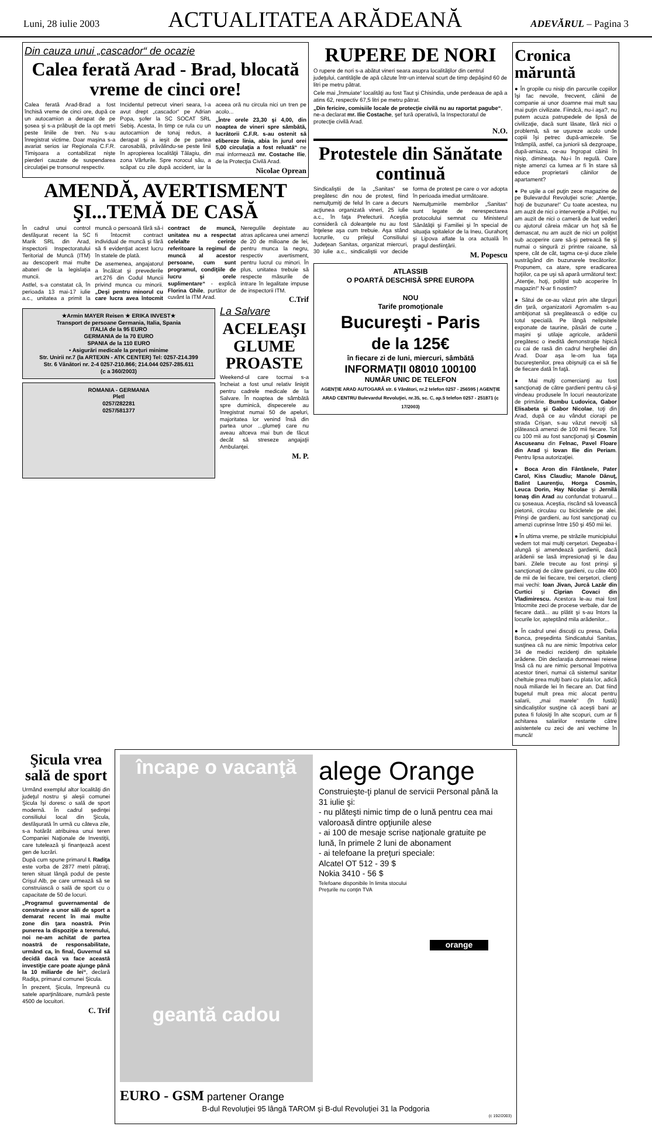Luni, 28 iulie 2003 ACTUALITATEA ARĂDEANĂ ADEVĂRUL – Pagina 3
Din cauza unui „cascador“ de ocazie
Calea ferată Arad - Brad, blocată vreme de cinci ore!
Calea ferată Arad-Brad a fost închisă vreme de cinci ore, după ce un autocamion a derapat de pe şosea şi s-a prăbuşit de la opt metri peste liniile de tren. Nu s-au înregistrat victime. Doar maşina s-a avariat serios iar Regionala C.F.R. Timişoara a contabilizat nişte pierderi cauzate de suspendarea circulaţiei pe tronsonul respectiv.
Incidentul petrecut vineri seara, l-a avut drept „cascador“ pe Adrian Popa, şofer la SC SOCAT SRL Sebiş. Acesta, în timp ce rula cu un autocamion de tonaj redus, a derapat şi a ieşit de pe partea carosabilă, prăvălindu-se peste linii în apropierea localităţii Tălagiu, din zona Vârfurile. Spre norocul său, a scăpat cu zile după accident, iar la aceea oră nu circula nici un tren pe acolo...
„Între orele 23,30 şi 4,00, din noaptea de vineri spre sâmbătă, lucrătorii C.F.R. s-au ostenit să elibereze linia, abia în jurul orei 5,00 circulaţia a fost reluată“ ne mai informează mr. Costache Ilie, de la Protecţia Civilă Arad.
Nicolae Oprean
AMENDĂ, AVERTISMENT
ŞI...TEMĂ DE CASĂ
În cadrul unui control desfăşurat recent la SC Marik SRL din Arad, inspectorii Inspectoratului Teritorial de Muncă (ITM) au descoperit mai multe abateri de la legislaţia muncii.
Astfel, s-a constatat că, în perioada 13 mai-17 iulie a.c., unitatea a primit la muncă o persoană fără să-i fi întocmit contract individual de muncă şi fără să fi evidenţiat acest lucru în statele de plată.
De asemenea, angajatorul a încălcat şi prevederile art.276 din Codul Muncii privind munca cu minorii. „Deşi pentru minorul cu care lucra avea întocmit contract de muncă, unitatea nu a respectat celelalte cerinţe referitoare la regimul de muncă al acestor persoane, cum sunt programul, condiţiile de lucru şi orele suplimentare“ - explică Florina Ghile, purtător de cuvânt la ITM Arad.
Neregulile depistate au atras aplicarea unei amenzi de 20 de milioane de lei, pentru munca la negru, respectiv avertisment, pentru lucrul cu minori. În plus, unitatea trebuie să respecte măsurile de intrare în legalitate impuse de inspectorii ITM.
C.Trif
★Armin MAYER Reisen ★ ERIKA INVEST★
Transport de persoane Germania, Italia, Spania
ITALIA de la 95 EURO
GERMANIA de la 70 EURO
SPANIA de la 110 EURO
• Asigurări medicale la preţuri minime
Str. Unirii nr.7 (la ARTEXIN - ATK CENTER) Tel: 0257-214.399
Str. 6 Vânători nr. 2-4 0257-210.866; 214.044 0257-285.611
(c a 360/2003)
ROMANIA - GERMANIA
Pletl
0257/282281
0257/581377
La Salvare
ACELEAŞI GLUME PROASTE
Weekend-ul care tocmai s-a încheiat a fost unul relativ liniştit pentru cadrele medicale de la Salvare. În noaptea de sâmbătă spre duminică, dispecerele au înregistrat numai 50 de apeluri, majoritatea lor venind însă din partea unor ...glumeţi care nu aveau altceva mai bun de făcut decât să streseze angajaţii Ambulanţei.
M. P.
RUPERE DE NORI
O rupere de nori s-a abătut vineri seara asupra localităţilor din centrul judeţului, cantităţile de apă căzute într-un interval scurt de timp depăşind 60 de litri pe metru pătrat.
Cele mai „înmuiate“ localităţi au fost Taut şi Chisindia, unde perdeaua de apă a atins 62, respectiv 67,5 litri pe metru pătrat.
„Din fericire, comisiile locale de protecţie civilă nu au raportat pagube“, ne-a declarat mr. Ilie Costache, şef tură operativă, la Inspectoratul de protecţie civilă Arad.
N.O.
Protestele din Sănătate continuă
Sindicaliştii de la „Sanitas“ se pregătesc din nou de protest, fiind nemulţumiţi de felul în care a decurs acţiunea organizată vineri, 25 iulie a.c., în faţa Prefecturii. Aceştia consideră că doleanţele nu au fost înţelese aşa cum trebuie. Aşa stând lucrurile, cu prilejul Consiliului Judeţean Sanitas, organizat miercuri, 30 iulie a.c., sindicaliştii vor decide forma de protest pe care o vor adopta în perioada imediat următoare.
Nemulţumirile membrilor „Sanitas“ sunt legate de nerespectarea protocolului semnat cu Ministerul Sănătăţii şi Familiei şi în special de situaţia spitalelor de la Ineu, Gurahonţ şi Lipova aflate la ora actuală în pragul desfiinţării.
M. Popescu
ATLASSIB
O POARTĂ DESCHISĂ SPRE EUROPA
NOU
Tarife promoţionale
Bucureşti - Paris
de la 125€
în fiecare zi de luni, miercuri, sâmbătă
INFORMAŢII 08010 100100
NUMĂR UNIC DE TELEFON
AGENŢIE ARAD AUTOGARĂ str. 6 Vânători, nr.2 telefon 0257 - 256595 | AGENŢIE ARAD CENTRU Bulevardul Revoluţiei, nr.35, sc. C, ap.5 telefon 0257 - 251871 (c 17/2003)
Cronica măruntă
● În gropile cu nisip din parcurile copiilor îşi fac nevoile, frecvent, câinii de companie ai unor doamne mai mult sau mai puţin civilizate. Fiindcă, nu-i aşa?, nu putem acuza patrupedele de lipsă de civilizaţie, dacă sunt lăsate, fără nici o problemă, să se uşureze acolo unde copiii îşi petrec după-amiezele. Se întâmplă, astfel, ca juniorii să dezgroape, după-amiaza, ce-au îngropat câinii în nisip, dimineaţa. Nu-i în regulă. Oare nişte amenzi ca lumea ar fi în stare să educe proprietarii câinilor de apartament?
● Pe uşile a cel puţin zece magazine de pe Bulevardul Revoluţiei scrie: „Atenţie, hoţi de buzunare!“ Cu toate acestea, nu am auzit de nici o intervenţie a Poliţiei, nu am auzit de nici o cameră de luat vederi cu ajutorul căreia măcar un hoţ să fie demascat, nu am auzit de nici un poliţist sub acoperire care să-şi petreacă fie şi numai o singură zi printre raioane, să spere, cât de cât, tagma ce-şi duce zilele sustrăgând din buzunarele trecătorilor. Propunem, ca atare, spre eradicarea hoţiilor, ca pe uşi să apară următorul text: „Atenţie, hoţi, poliţist sub acoperire în magazin!“ N-ar fi nostim?
● Sătui de ce-au văzut prin alte târguri din ţară, organizatorii Agromalim s-au ambiţionat să pregătească o ediţie cu totul specială. Pe lângă nelipsitele exponate de taurine, păsări de curte , maşini şi utilaje agricole, arădenii pregătesc o inedită demonstraţie hipică cu cai de rasă din cadrul hergheliei din Arad. Doar aşa le-om lua faţa bucureştenilor, prea obişnuiţi ca ei să fie de fiecare dată în faţă.
● Mai mulţi comercianţi au fost sancţionaţi de către gardieni pentru că-şi vindeau produsele în locuri neautorizate de primărie. Bumbu Ludovica, Gabor Elisabeta şi Gabor Nicolae, toţi din Arad, după ce au vândut ciorapi pe strada Crişan, s-au văzut nevoiţi să plătească amenzi de 100 mii fiecare. Tot cu 100 mii au fost sancţionaţi şi Cosmin Ascuseanu din Felnac, Pavel Floare din Arad şi Iovan Ilie din Periam. Pentru lipsa autorizaţiei.
● Boca Aron din Fântânele, Pater Carol, Kiss Claudiu; Manole Dănuţ, Balint Laurenţiu, Horga Cosmin, Leuca Dorin, Hay Nicolae şi Jernilă Ionaş din Arad au confundat trotuarul... cu şoseaua. Aceştia, riscând să lovească pietonii, circulau cu bicicletele pe alei. Prinşi de gardieni, au fost sancţionaţi cu amenzi cuprinse între 150 şi 450 mii lei.
● În ultima vreme, pe străzile municipiului vedem tot mai mulţi cerşetori. Degeaba-i alungă şi amendează gardienii, dacă arădenii se lasă impresionaţi şi le dau bani. Zilele trecute au fost prinşi şi sancţionaţi de către gardieni, cu câte 400 de mii de lei fiecare, trei cerşetori, clienţi mai vechi: Ioan Jivan, Jurcă Lazăr din Curtici şi Ciprian Covaci din Vladimirescu. Acestora le-au mai fost întocmite zeci de procese verbale, dar de fiecare dată... au plătit şi s-au întors la locurile lor, aşteptând mila arădenilor...
● În cadrul unei discuţii cu presa, Delia Bonca, preşedinta Sindicatului Sanitas, susţinea că nu are nimic împotriva celor 34 de medici rezidenţi din spitalele arădene. Din declaraţia dumneaei reiese însă că nu are nimic personal împotriva acestor tineri, numai că sistemul sanitar cheltuie prea mulţi bani cu plata lor, adică nouă miliarde lei în fiecare an. Dat fiind bugetul mult prea mic alocat pentru salarii, „mai marele“ (în fustă) sindicaliştilor susţine că aceşti bani ar putea fi folosiţi în alte scopuri, cum ar fi achitarea salariilor restante către asistentele cu zeci de ani vechime în muncă!
Şicula vrea sală de sport
Urmând exemplul altor localităţi din judeţul nostru şi aleşii comunei Şicula îşi doresc o sală de sport modernă. În cadrul şedinţei consiliului local din Şicula, desfăşurată în urmă cu câteva zile, s-a hotărât atribuirea unui teren Companiei Naţionale de Investiţii, care tutelează şi finanţează acest gen de lucrări.
După cum spune primarul I. Radiţa este vorba de 2877 metri pătraţi, teren situat lângă podul de peste Crişul Alb, pe care urmează să se construiască o sală de sport cu o capacitate de 50 de locuri.
„Programul guvernamental de construire a unor săli de sport a demarat recent în mai multe zone din ţara noastră. Prin punerea la dispoziţie a terenului, noi ne-am achitat de partea noastră de responsabilitate, urmând ca, în final, Guvernul să decidă dacă va face această investiţie care poate ajunge până la 10 miliarde de lei“, declară Radiţa, primarul comunei Şicula.
În prezent, Şicula, împreună cu satele aparţinătoare, numără peste 4500 de locuitori.
C. Trif
încape o vacanţă
geantă cadou
alege Orange
Construieşte-ţi planul de servicii Personal până la 31 iulie şi:
- nu plăteşti nimic timp de o lună pentru cea mai valoroasă dintre opţiunile alese
- ai 100 de mesaje scrise naţionale gratuite pe lună, în primele 2 luni de abonament
- ai telefoane la preţuri speciale:
Alcatel OT 512 - 39 $
Nokia 3410 - 56 $
Telefoane disponibile în limita stocului
Preţurile nu conţin TVA
orange
EURO - GSM partener Orange
B-dul Revoluţiei 95 lângă TAROM şi B-dul Revoluţiei 31 la Podgoria
(c 192/2003)